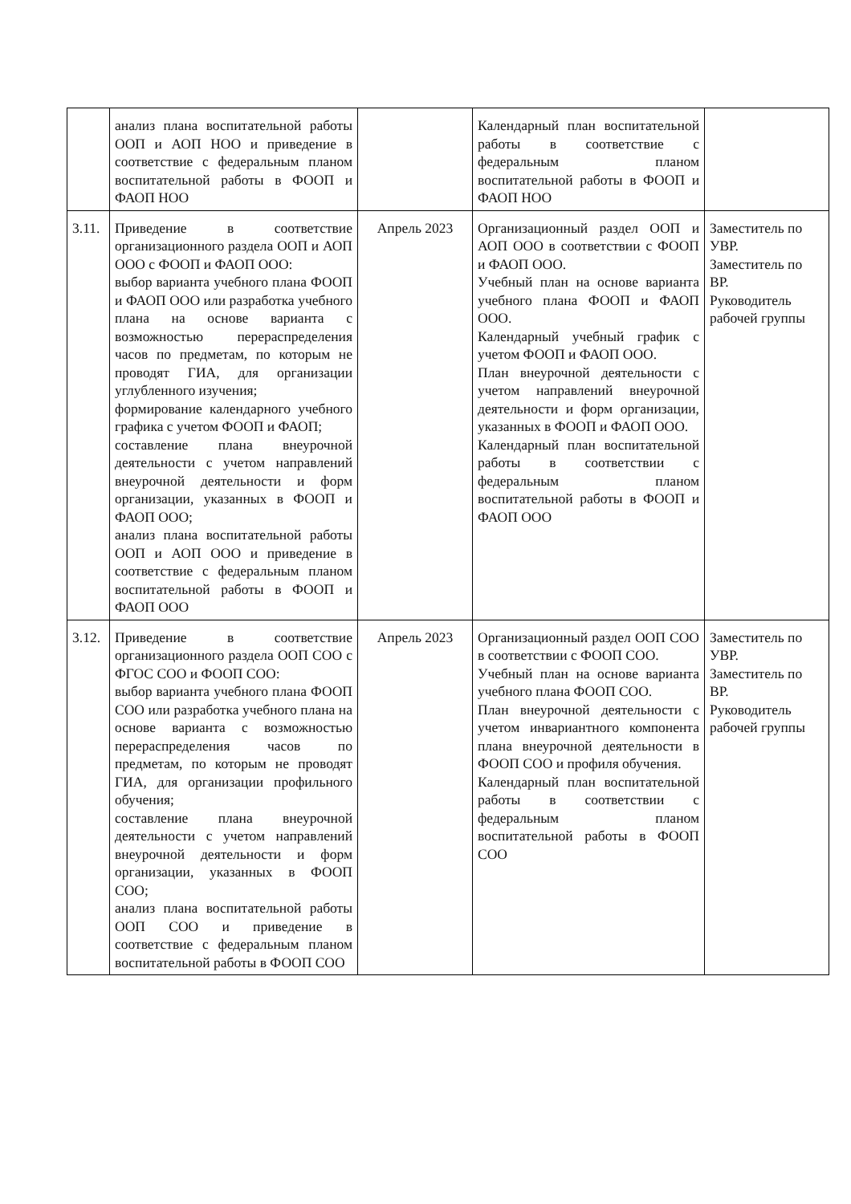| | анализ плана воспитательной работы ООП и АОП НОО и приведение в соответствие с федеральным планом воспитательной работы в ФООП и ФАОП НОО | | Календарный план воспитательной работы в соответствие с федеральным планом воспитательной работы в ФООП и ФАОП НОО | |
| 3.11. | Приведение в соответствие организационного раздела ООП и АОП ООО с ФООП и ФАОП ООО: выбор варианта учебного плана ФООП и ФАОП ООО или разработка учебного плана на основе варианта с возможностью перераспределения часов по предметам, по которым не проводят ГИА, для организации углубленного изучения; формирование календарного учебного графика с учетом ФООП и ФАОП; составление плана внеурочной деятельности с учетом направлений внеурочной деятельности и форм организации, указанных в ФООП и ФАОП ООО; анализ плана воспитательной работы ООП и АОП ООО и приведение в соответствие с федеральным планом воспитательной работы в ФООП и ФАОП ООО | Апрель 2023 | Организационный раздел ООП и АОП ООО в соответствии с ФООП и ФАОП ООО. Учебный план на основе варианта учебного плана ФООП и ФАОП ООО. Календарный учебный график с учетом ФООП и ФАОП ООО. План внеурочной деятельности с учетом направлений внеурочной деятельности и форм организации, указанных в ФООП и ФАОП ООО. Календарный план воспитательной работы в соответствии с федеральным планом воспитательной работы в ФООП и ФАОП ООО | Заместитель по УВР. Заместитель по ВР. Руководитель рабочей группы |
| 3.12. | Приведение в соответствие организационного раздела ООП СОО с ФГОС СОО и ФООП СОО: выбор варианта учебного плана ФООП СОО или разработка учебного плана на основе варианта с возможностью перераспределения часов по предметам, по которым не проводят ГИА, для организации профильного обучения; составление плана внеурочной деятельности с учетом направлений внеурочной деятельности и форм организации, указанных в ФООП СОО; анализ плана воспитательной работы ООП СОО и приведение в соответствие с федеральным планом воспитательной работы в ФООП СОО | Апрель 2023 | Организационный раздел ООП СОО в соответствии с ФООП СОО. Учебный план на основе варианта учебного плана ФООП СОО. План внеурочной деятельности с учетом инвариантного компонента плана внеурочной деятельности в ФООП СОО и профиля обучения. Календарный план воспитательной работы в соответствии с федеральным планом воспитательной работы в ФООП СОО | Заместитель по УВР. Заместитель по ВР. Руководитель рабочей группы |